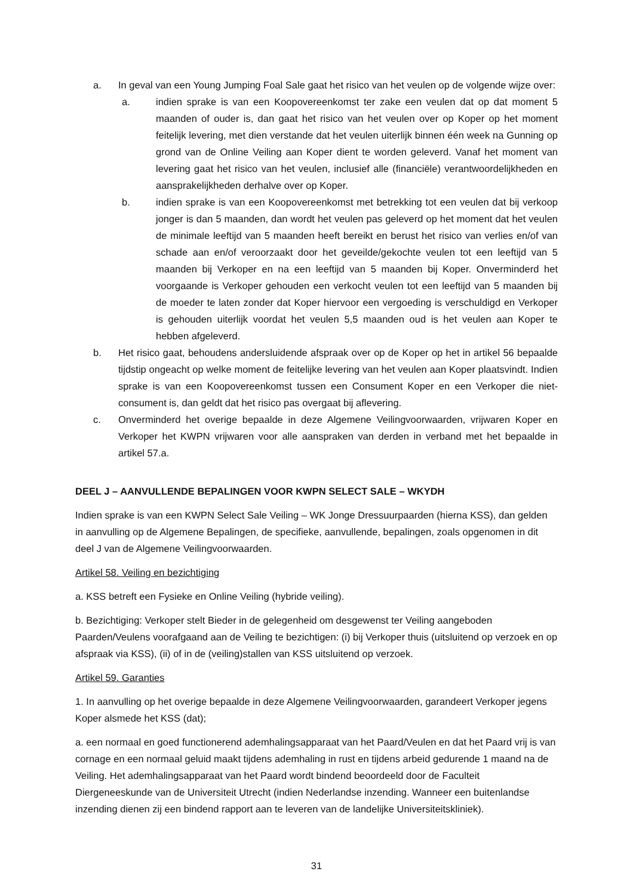a. In geval van een Young Jumping Foal Sale gaat het risico van het veulen op de volgende wijze over:
a. indien sprake is van een Koopovereenkomst ter zake een veulen dat op dat moment 5 maanden of ouder is, dan gaat het risico van het veulen over op Koper op het moment feitelijk levering, met dien verstande dat het veulen uiterlijk binnen één week na Gunning op grond van de Online Veiling aan Koper dient te worden geleverd. Vanaf het moment van levering gaat het risico van het veulen, inclusief alle (financiële) verantwoordelijkheden en aansprakelijkheden derhalve over op Koper.
b. indien sprake is van een Koopovereenkomst met betrekking tot een veulen dat bij verkoop jonger is dan 5 maanden, dan wordt het veulen pas geleverd op het moment dat het veulen de minimale leeftijd van 5 maanden heeft bereikt en berust het risico van verlies en/of van schade aan en/of veroorzaakt door het geveilde/gekochte veulen tot een leeftijd van 5 maanden bij Verkoper en na een leeftijd van 5 maanden bij Koper. Onverminderd het voorgaande is Verkoper gehouden een verkocht veulen tot een leeftijd van 5 maanden bij de moeder te laten zonder dat Koper hiervoor een vergoeding is verschuldigd en Verkoper is gehouden uiterlijk voordat het veulen 5,5 maanden oud is het veulen aan Koper te hebben afgeleverd.
b. Het risico gaat, behoudens andersluidende afspraak over op de Koper op het in artikel 56 bepaalde tijdstip ongeacht op welke moment de feitelijke levering van het veulen aan Koper plaatsvindt. Indien sprake is van een Koopovereenkomst tussen een Consument Koper en een Verkoper die niet-consument is, dan geldt dat het risico pas overgaat bij aflevering.
c. Onverminderd het overige bepaalde in deze Algemene Veilingvoorwaarden, vrijwaren Koper en Verkoper het KWPN vrijwaren voor alle aanspraken van derden in verband met het bepaalde in artikel 57.a.
DEEL J – AANVULLENDE BEPALINGEN VOOR KWPN SELECT SALE – WKYDH
Indien sprake is van een KWPN Select Sale Veiling – WK Jonge Dressuurpaarden (hierna KSS), dan gelden in aanvulling op de Algemene Bepalingen, de specifieke, aanvullende, bepalingen, zoals opgenomen in dit deel J van de Algemene Veilingvoorwaarden.
Artikel 58. Veiling en bezichtiging
a. KSS betreft een Fysieke en Online Veiling (hybride veiling).
b. Bezichtiging: Verkoper stelt Bieder in de gelegenheid om desgewenst ter Veiling aangeboden Paarden/Veulens voorafgaand aan de Veiling te bezichtigen: (i) bij Verkoper thuis (uitsluitend op verzoek en op afspraak via KSS), (ii) of in de (veiling)stallen van KSS uitsluitend op verzoek.
Artikel 59. Garanties
1. In aanvulling op het overige bepaalde in deze Algemene Veilingvoorwaarden, garandeert Verkoper jegens Koper alsmede het KSS (dat);
a. een normaal en goed functionerend ademhalingsapparaat van het Paard/Veulen en dat het Paard vrij is van cornage en een normaal geluid maakt tijdens ademhaling in rust en tijdens arbeid gedurende 1 maand na de Veiling. Het ademhalingsapparaat van het Paard wordt bindend beoordeeld door de Faculteit Diergeneeskunde van de Universiteit Utrecht (indien Nederlandse inzending. Wanneer een buitenlandse inzending dienen zij een bindend rapport aan te leveren van de landelijke Universiteitskliniek).
31